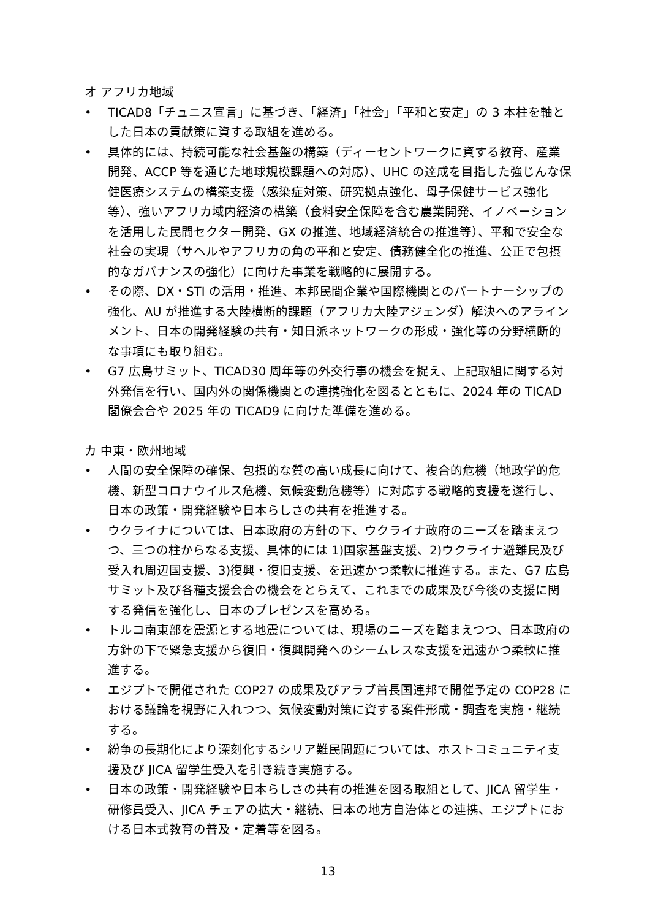オ アフリカ地域
• TICAD8「チュニス宣言」に基づき、「経済」「社会」「平和と安定」の 3 本柱を軸とした日本の貢献策に資する取組を進める。
• 具体的には、持続可能な社会基盤の構築（ディーセントワークに資する教育、産業開発、ACCP 等を通じた地球規模課題への対応）、UHC の達成を目指した強じんな保健医療システムの構築支援（感染症対策、研究拠点強化、母子保健サービス強化等）、強いアフリカ域内経済の構築（食料安全保障を含む農業開発、イノベーションを活用した民間セクター開発、GX の推進、地域経済統合の推進等）、平和で安全な社会の実現（サヘルやアフリカの角の平和と安定、債務健全化の推進、公正で包摂的なガバナンスの強化）に向けた事業を戦略的に展開する。
• その際、DX・STI の活用・推進、本邦民間企業や国際機関とのパートナーシップの強化、AU が推進する大陸横断的課題（アフリカ大陸アジェンダ）解決へのアラインメント、日本の開発経験の共有・知日派ネットワークの形成・強化等の分野横断的な事項にも取り組む。
• G7 広島サミット、TICAD30 周年等の外交行事の機会を捉え、上記取組に関する対外発信を行い、国内外の関係機関との連携強化を図るとともに、2024 年の TICAD 閣僚会合や 2025 年の TICAD9 に向けた準備を進める。
カ 中東・欧州地域
• 人間の安全保障の確保、包摂的な質の高い成長に向けて、複合的危機（地政学的危機、新型コロナウイルス危機、気候変動危機等）に対応する戦略的支援を遂行し、日本の政策・開発経験や日本らしさの共有を推進する。
• ウクライナについては、日本政府の方針の下、ウクライナ政府のニーズを踏まえつつ、三つの柱からなる支援、具体的には 1)国家基盤支援、2)ウクライナ避難民及び受入れ周辺国支援、3)復興・復旧支援、を迅速かつ柔軟に推進する。また、G7 広島サミット及び各種支援会合の機会をとらえて、これまでの成果及び今後の支援に関する発信を強化し、日本のプレゼンスを高める。
• トルコ南東部を震源とする地震については、現場のニーズを踏まえつつ、日本政府の方針の下で緊急支援から復旧・復興開発へのシームレスな支援を迅速かつ柔軟に推進する。
• エジプトで開催された COP27 の成果及びアラブ首長国連邦で開催予定の COP28 における議論を視野に入れつつ、気候変動対策に資する案件形成・調査を実施・継続する。
• 紛争の長期化により深刻化するシリア難民問題については、ホストコミュニティ支援及び JICA 留学生受入を引き続き実施する。
• 日本の政策・開発経験や日本らしさの共有の推進を図る取組として、JICA 留学生・研修員受入、JICA チェアの拡大・継続、日本の地方自治体との連携、エジプトにおける日本式教育の普及・定着等を図る。
13